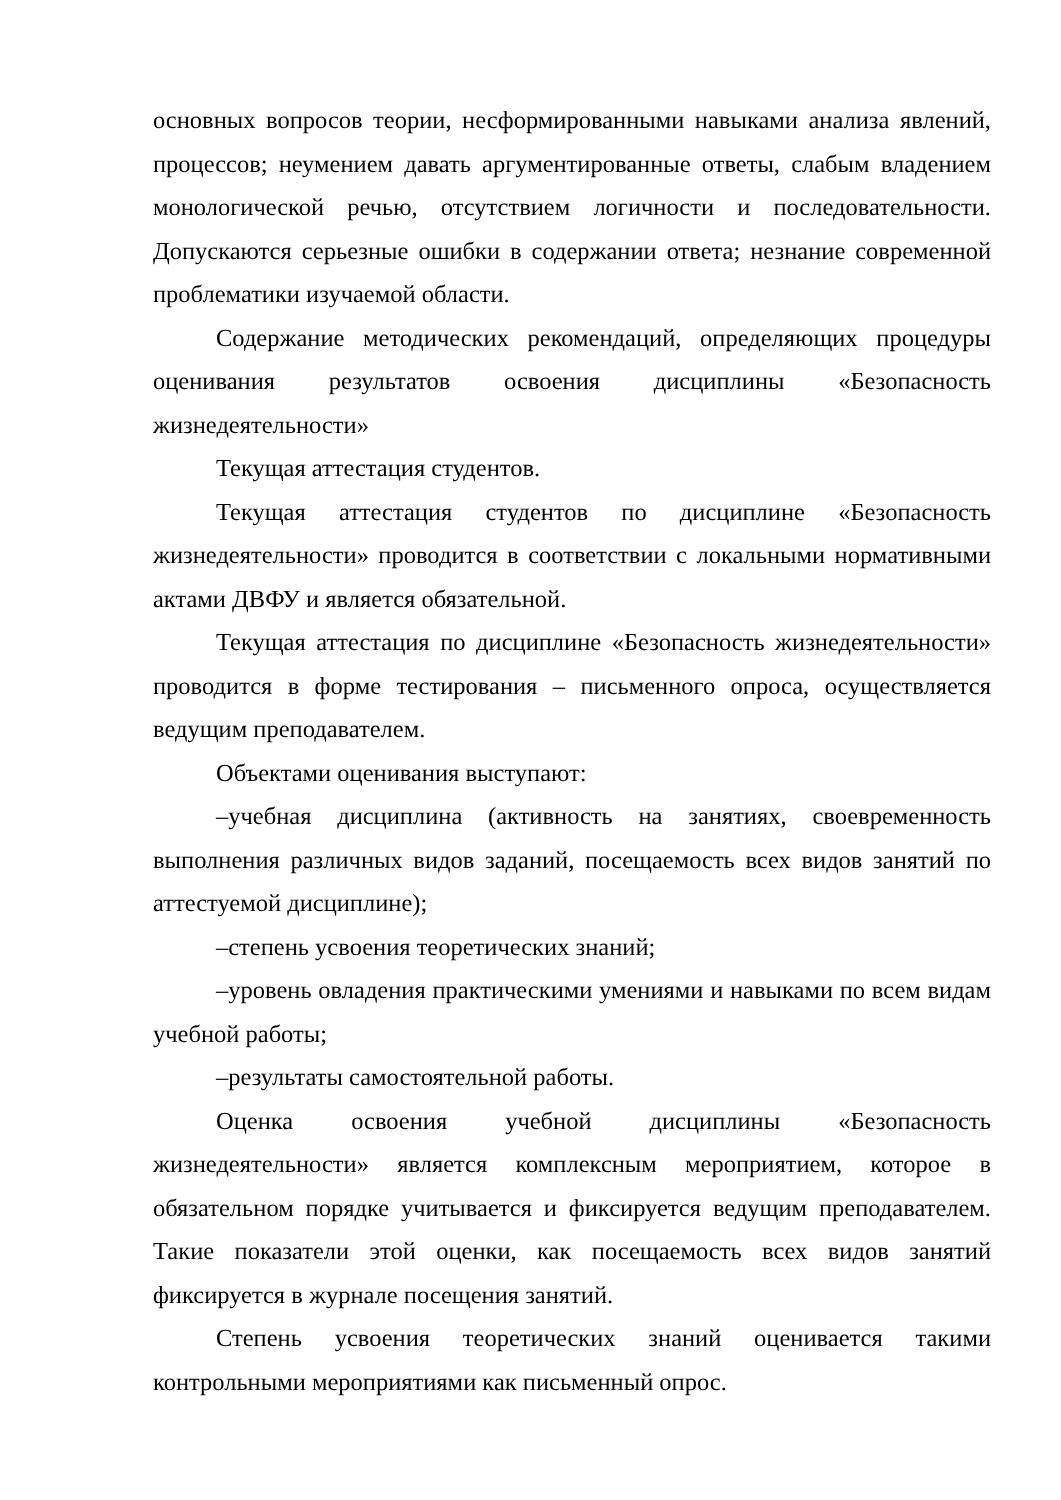основных вопросов теории, несформированными навыками анализа явлений, процессов; неумением давать аргументированные ответы, слабым владением монологической речью, отсутствием логичности и последовательности. Допускаются серьезные ошибки в содержании ответа; незнание современной проблематики изучаемой области.
Содержание методических рекомендаций, определяющих процедуры оценивания результатов освоения дисциплины «Безопасность жизнедеятельности»
Текущая аттестация студентов.
Текущая аттестация студентов по дисциплине «Безопасность жизнедеятельности» проводится в соответствии с локальными нормативными актами ДВФУ и является обязательной.
Текущая аттестация по дисциплине «Безопасность жизнедеятельности» проводится в форме тестирования – письменного опроса, осуществляется ведущим преподавателем.
Объектами оценивания выступают:
–учебная дисциплина (активность на занятиях, своевременность выполнения различных видов заданий, посещаемость всех видов занятий по аттестуемой дисциплине);
–степень усвоения теоретических знаний;
–уровень овладения практическими умениями и навыками по всем видам учебной работы;
–результаты самостоятельной работы.
Оценка освоения учебной дисциплины «Безопасность жизнедеятельности» является комплексным мероприятием, которое в обязательном порядке учитывается и фиксируется ведущим преподавателем. Такие показатели этой оценки, как посещаемость всех видов занятий фиксируется в журнале посещения занятий.
Степень усвоения теоретических знаний оценивается такими контрольными мероприятиями как письменный опрос.